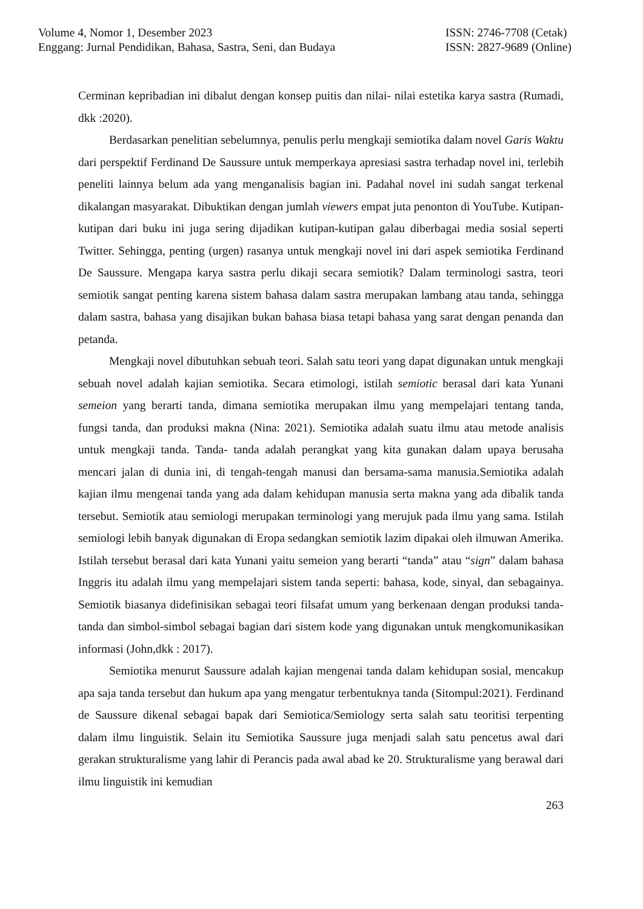Volume 4, Nomor 1, Desember 2023
Enggang: Jurnal Pendidikan, Bahasa, Sastra, Seni, dan Budaya
ISSN: 2746-7708 (Cetak)
ISSN: 2827-9689 (Online)
Cerminan kepribadian ini dibalut dengan konsep puitis dan nilai- nilai estetika karya sastra (Rumadi, dkk :2020).
Berdasarkan penelitian sebelumnya, penulis perlu mengkaji semiotika dalam novel Garis Waktu dari perspektif Ferdinand De Saussure untuk memperkaya apresiasi sastra terhadap novel ini, terlebih peneliti lainnya belum ada yang menganalisis bagian ini. Padahal novel ini sudah sangat terkenal dikalangan masyarakat. Dibuktikan dengan jumlah viewers empat juta penonton di YouTube. Kutipan- kutipan dari buku ini juga sering dijadikan kutipan-kutipan galau diberbagai media sosial seperti Twitter. Sehingga, penting (urgen) rasanya untuk mengkaji novel ini dari aspek semiotika Ferdinand De Saussure. Mengapa karya sastra perlu dikaji secara semiotik? Dalam terminologi sastra, teori semiotik sangat penting karena sistem bahasa dalam sastra merupakan lambang atau tanda, sehingga dalam sastra, bahasa yang disajikan bukan bahasa biasa tetapi bahasa yang sarat dengan penanda dan petanda.
Mengkaji novel dibutuhkan sebuah teori. Salah satu teori yang dapat digunakan untuk mengkaji sebuah novel adalah kajian semiotika. Secara etimologi, istilah semiotic berasal dari kata Yunani semeion yang berarti tanda, dimana semiotika merupakan ilmu yang mempelajari tentang tanda, fungsi tanda, dan produksi makna (Nina: 2021). Semiotika adalah suatu ilmu atau metode analisis untuk mengkaji tanda. Tanda- tanda adalah perangkat yang kita gunakan dalam upaya berusaha mencari jalan di dunia ini, di tengah-tengah manusi dan bersama-sama manusia.Semiotika adalah kajian ilmu mengenai tanda yang ada dalam kehidupan manusia serta makna yang ada dibalik tanda tersebut. Semiotik atau semiologi merupakan terminologi yang merujuk pada ilmu yang sama. Istilah semiologi lebih banyak digunakan di Eropa sedangkan semiotik lazim dipakai oleh ilmuwan Amerika. Istilah tersebut berasal dari kata Yunani yaitu semeion yang berarti “tanda” atau “sign” dalam bahasa Inggris itu adalah ilmu yang mempelajari sistem tanda seperti: bahasa, kode, sinyal, dan sebagainya. Semiotik biasanya didefinisikan sebagai teori filsafat umum yang berkenaan dengan produksi tanda-tanda dan simbol-simbol sebagai bagian dari sistem kode yang digunakan untuk mengkomunikasikan informasi (John,dkk : 2017).
Semiotika menurut Saussure adalah kajian mengenai tanda dalam kehidupan sosial, mencakup apa saja tanda tersebut dan hukum apa yang mengatur terbentuknya tanda (Sitompul:2021). Ferdinand de Saussure dikenal sebagai bapak dari Semiotica/Semiology serta salah satu teoritisi terpenting dalam ilmu linguistik. Selain itu Semiotika Saussure juga menjadi salah satu pencetus awal dari gerakan strukturalisme yang lahir di Perancis pada awal abad ke 20. Strukturalisme yang berawal dari ilmu linguistik ini kemudian
263